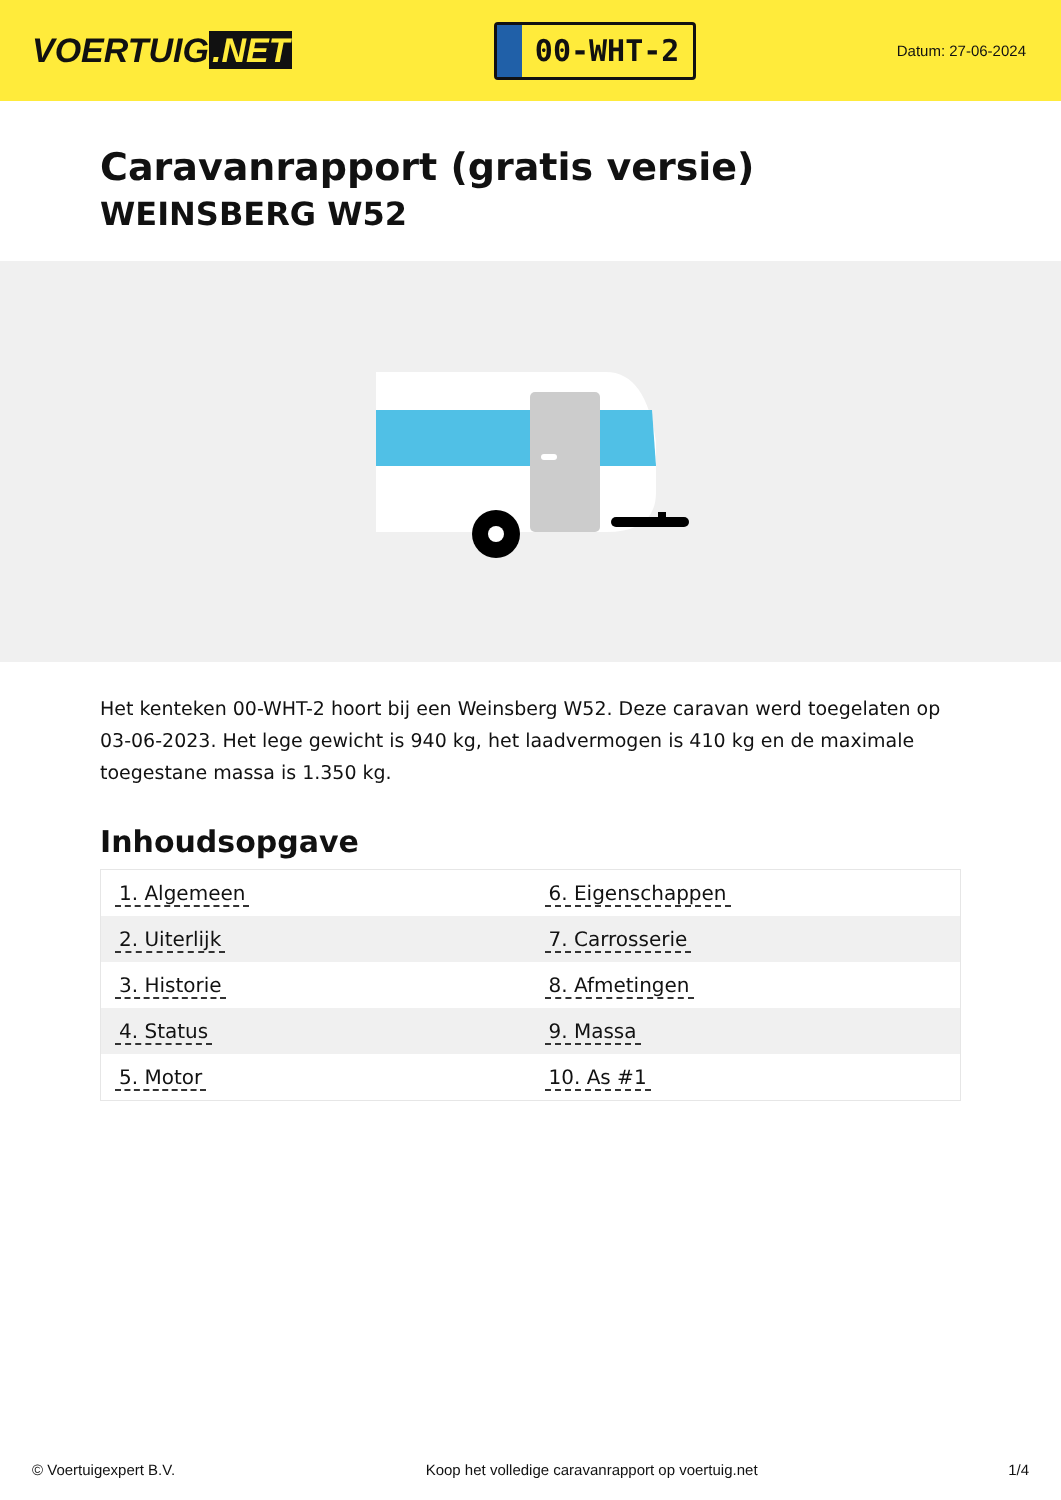VOERTUIG.NET
00-WHT-2
Datum: 27-06-2024
Caravanrapport (gratis versie)
WEINSBERG W52
Het kenteken 00-WHT-2 hoort bij een Weinsberg W52. Deze caravan werd toegelaten op 03-06-2023. Het lege gewicht is 940 kg, het laadvermogen is 410 kg en de maximale toegestane massa is 1.350 kg.
Inhoudsopgave
| 1. Algemeen | 6. Eigenschappen |
| 2. Uiterlijk | 7. Carrosserie |
| 3. Historie | 8. Afmetingen |
| 4. Status | 9. Massa |
| 5. Motor | 10. As #1 |
© Voertuigexpert B.V. Koop het volledige caravanrapport op voertuig.net
1/4